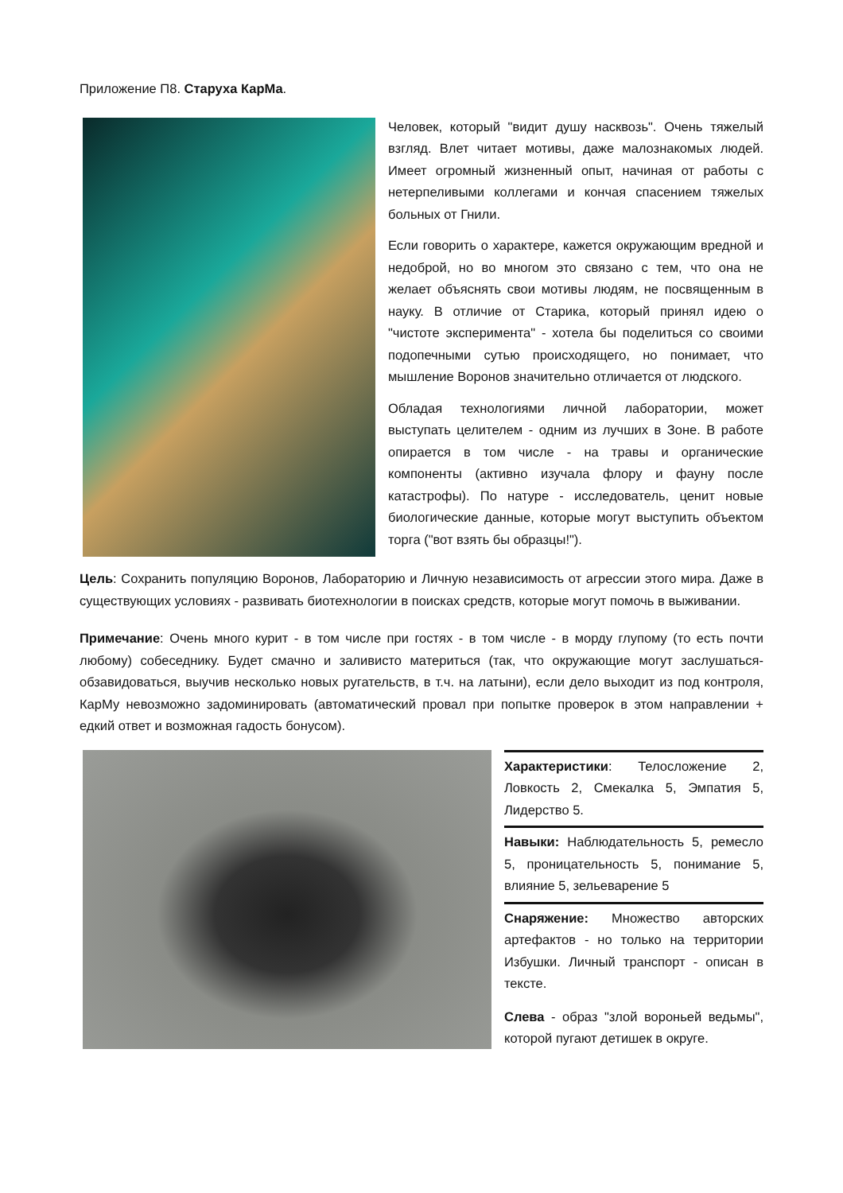Приложение П8. Старуха КарМа.
Человек, который "видит душу насквозь". Очень тяжелый взгляд. Влет читает мотивы, даже малознакомых людей. Имеет огромный жизненный опыт, начиная от работы с нетерпеливыми коллегами и кончая спасением тяжелых больных от Гнили.
Если говорить о характере, кажется окружающим вредной и недоброй, но во многом это связано с тем, что она не желает объяснять свои мотивы людям, не посвященным в науку. В отличие от Старика, который принял идею о "чистоте эксперимента" - хотела бы поделиться со своими подопечными сутью происходящего, но понимает, что мышление Воронов значительно отличается от людского.
Обладая технологиями личной лаборатории, может выступать целителем - одним из лучших в Зоне. В работе опирается в том числе - на травы и органические компоненты (активно изучала флору и фауну после катастрофы). По натуре - исследователь, ценит новые биологические данные, которые могут выступить объектом торга ("вот взять бы образцы!").
Цель: Сохранить популяцию Воронов, Лабораторию и Личную независимость от агрессии этого мира. Даже в существующих условиях - развивать биотехнологии в поисках средств, которые могут помочь в выживании.
Примечание: Очень много курит - в том числе при гостях - в том числе - в морду глупому (то есть почти любому) собеседнику. Будет смачно и заливисто материться (так, что окружающие могут заслушаться-обзавидоваться, выучив несколько новых ругательств, в т.ч. на латыни), если дело выходит из под контроля, КарМу невозможно задоминировать (автоматический провал при попытке проверок в этом направлении + едкий ответ и возможная гадость бонусом).
Характеристики: Телосложение 2, Ловкость 2, Смекалка 5, Эмпатия 5, Лидерство 5.
Навыки: Наблюдательность 5, ремесло 5, проницательность 5, понимание 5, влияние 5, зельеварение 5
Снаряжение: Множество авторских артефактов - но только на территории Избушки. Личный транспорт - описан в тексте.
Слева - образ "злой вороньей ведьмы", которой пугают детишек в округе.